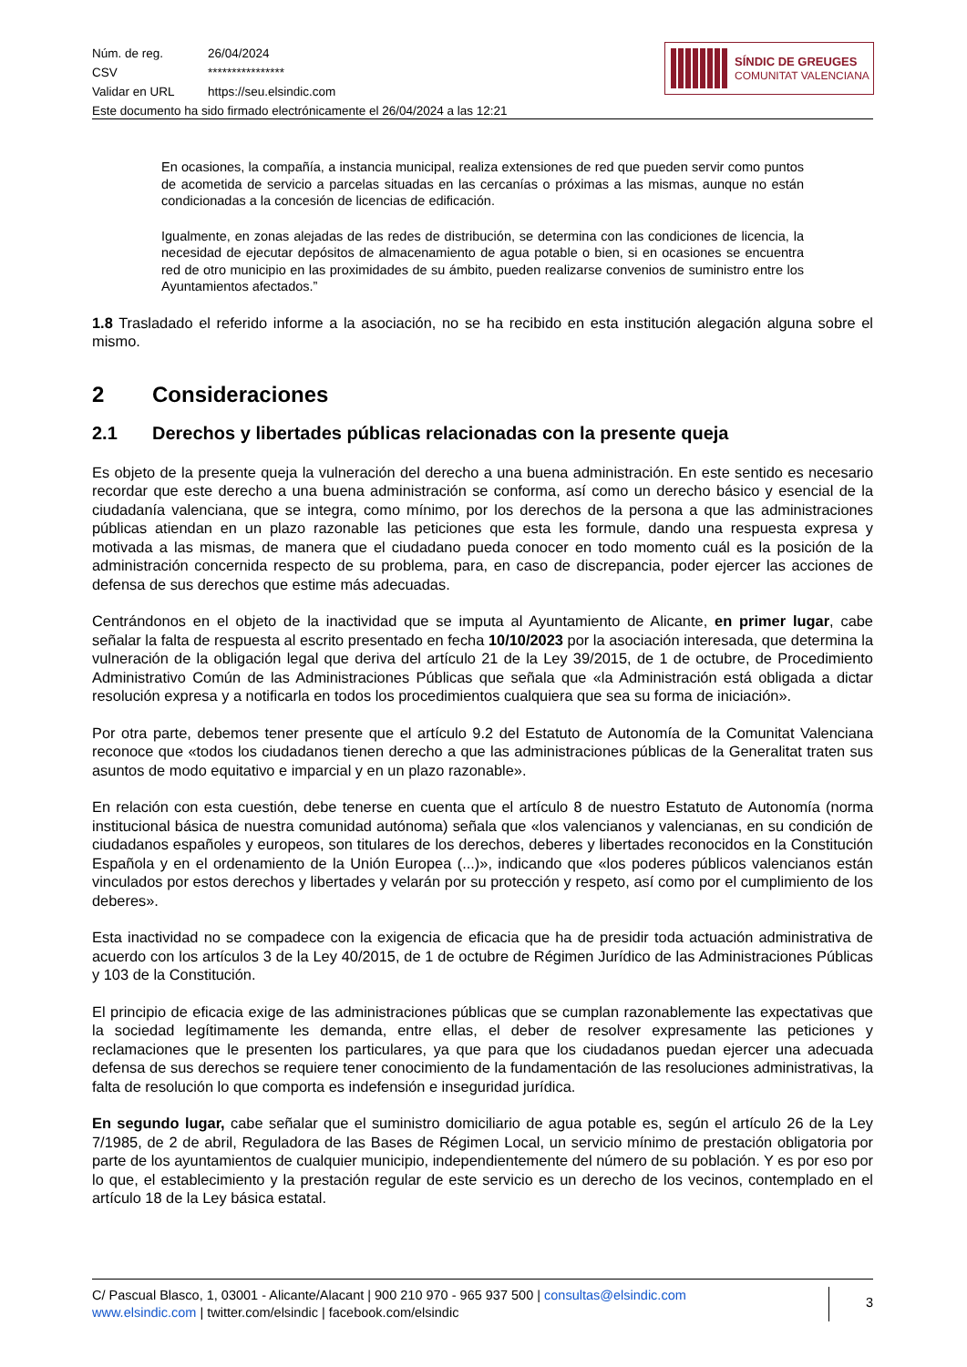Núm. de reg. 26/04/2024
CSV ****************
Validar en URL https://seu.elsindic.com
Este documento ha sido firmado electrónicamente el 26/04/2024 a las 12:21
SÍNDIC DE GREUGES
COMUNITAT VALENCIANA
En ocasiones, la compañía, a instancia municipal, realiza extensiones de red que pueden servir como puntos de acometida de servicio a parcelas situadas en las cercanías o próximas a las mismas, aunque no están condicionadas a la concesión de licencias de edificación.
Igualmente, en zonas alejadas de las redes de distribución, se determina con las condiciones de licencia, la necesidad de ejecutar depósitos de almacenamiento de agua potable o bien, si en ocasiones se encuentra red de otro municipio en las proximidades de su ámbito, pueden realizarse convenios de suministro entre los Ayuntamientos afectados.”
1.8 Trasladado el referido informe a la asociación, no se ha recibido en esta institución alegación alguna sobre el mismo.
2 Consideraciones
2.1 Derechos y libertades públicas relacionadas con la presente queja
Es objeto de la presente queja la vulneración del derecho a una buena administración. En este sentido es necesario recordar que este derecho a una buena administración se conforma, así como un derecho básico y esencial de la ciudadanía valenciana, que se integra, como mínimo, por los derechos de la persona a que las administraciones públicas atiendan en un plazo razonable las peticiones que esta les formule, dando una respuesta expresa y motivada a las mismas, de manera que el ciudadano pueda conocer en todo momento cuál es la posición de la administración concernida respecto de su problema, para, en caso de discrepancia, poder ejercer las acciones de defensa de sus derechos que estime más adecuadas.
Centrándonos en el objeto de la inactividad que se imputa al Ayuntamiento de Alicante, en primer lugar, cabe señalar la falta de respuesta al escrito presentado en fecha 10/10/2023 por la asociación interesada, que determina la vulneración de la obligación legal que deriva del artículo 21 de la Ley 39/2015, de 1 de octubre, de Procedimiento Administrativo Común de las Administraciones Públicas que señala que «la Administración está obligada a dictar resolución expresa y a notificarla en todos los procedimientos cualquiera que sea su forma de iniciación».
Por otra parte, debemos tener presente que el artículo 9.2 del Estatuto de Autonomía de la Comunitat Valenciana reconoce que «todos los ciudadanos tienen derecho a que las administraciones públicas de la Generalitat traten sus asuntos de modo equitativo e imparcial y en un plazo razonable».
En relación con esta cuestión, debe tenerse en cuenta que el artículo 8 de nuestro Estatuto de Autonomía (norma institucional básica de nuestra comunidad autónoma) señala que «los valencianos y valencianas, en su condición de ciudadanos españoles y europeos, son titulares de los derechos, deberes y libertades reconocidos en la Constitución Española y en el ordenamiento de la Unión Europea (...)», indicando que «los poderes públicos valencianos están vinculados por estos derechos y libertades y velarán por su protección y respeto, así como por el cumplimiento de los deberes».
Esta inactividad no se compadece con la exigencia de eficacia que ha de presidir toda actuación administrativa de acuerdo con los artículos 3 de la Ley 40/2015, de 1 de octubre de Régimen Jurídico de las Administraciones Públicas y 103 de la Constitución.
El principio de eficacia exige de las administraciones públicas que se cumplan razonablemente las expectativas que la sociedad legítimamente les demanda, entre ellas, el deber de resolver expresamente las peticiones y reclamaciones que le presenten los particulares, ya que para que los ciudadanos puedan ejercer una adecuada defensa de sus derechos se requiere tener conocimiento de la fundamentación de las resoluciones administrativas, la falta de resolución lo que comporta es indefensión e inseguridad jurídica.
En segundo lugar, cabe señalar que el suministro domiciliario de agua potable es, según el artículo 26 de la Ley 7/1985, de 2 de abril, Reguladora de las Bases de Régimen Local, un servicio mínimo de prestación obligatoria por parte de los ayuntamientos de cualquier municipio, independientemente del número de su población. Y es por eso por lo que, el establecimiento y la prestación regular de este servicio es un derecho de los vecinos, contemplado en el artículo 18 de la Ley básica estatal.
C/ Pascual Blasco, 1, 03001 - Alicante/Alacant | 900 210 970 - 965 937 500 | consultas@elsindic.com
www.elsindic.com | twitter.com/elsindic | facebook.com/elsindic
3